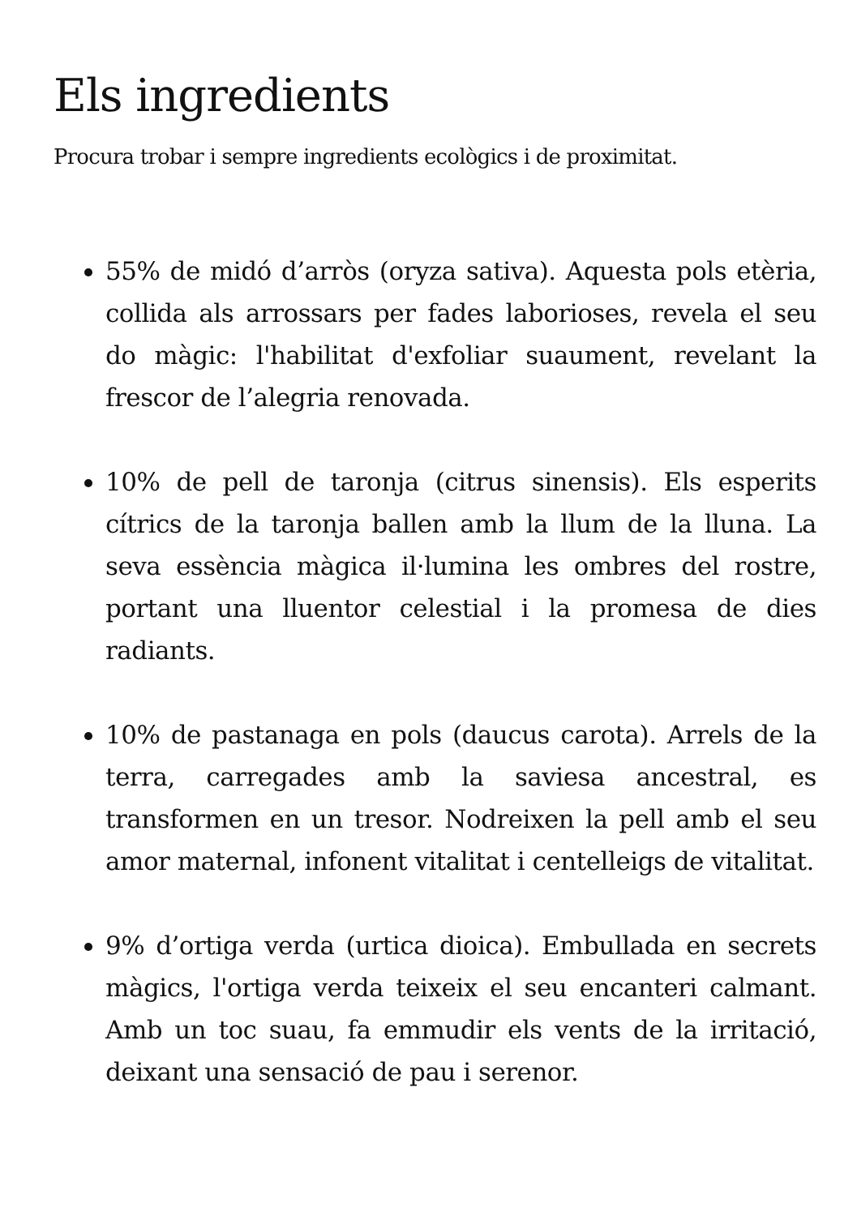Els ingredients
Procura trobar i sempre ingredients ecològics i de proximitat.
55% de midó d’arròs (oryza sativa). Aquesta pols etèria, collida als arrossars per fades laborioses, revela el seu do màgic: l'habilitat d'exfoliar suaument, revelant la frescor de l’alegria renovada.
10% de pell de taronja (citrus sinensis). Els esperits cítrics de la taronja ballen amb la llum de la lluna. La seva essència màgica il·lumina les ombres del rostre, portant una lluentor celestial i la promesa de dies radiants.
10% de pastanaga en pols (daucus carota). Arrels de la terra, carregades amb la saviesa ancestral, es transformen en un tresor. Nodreixen la pell amb el seu amor maternal, infonent vitalitat i centelleigs de vitalitat.
9% d’ortiga verda (urtica dioica). Embullada en secrets màgics, l'ortiga verda teixeix el seu encanteri calmant. Amb un toc suau, fa emmudir els vents de la irritació, deixant una sensació de pau i serenor.